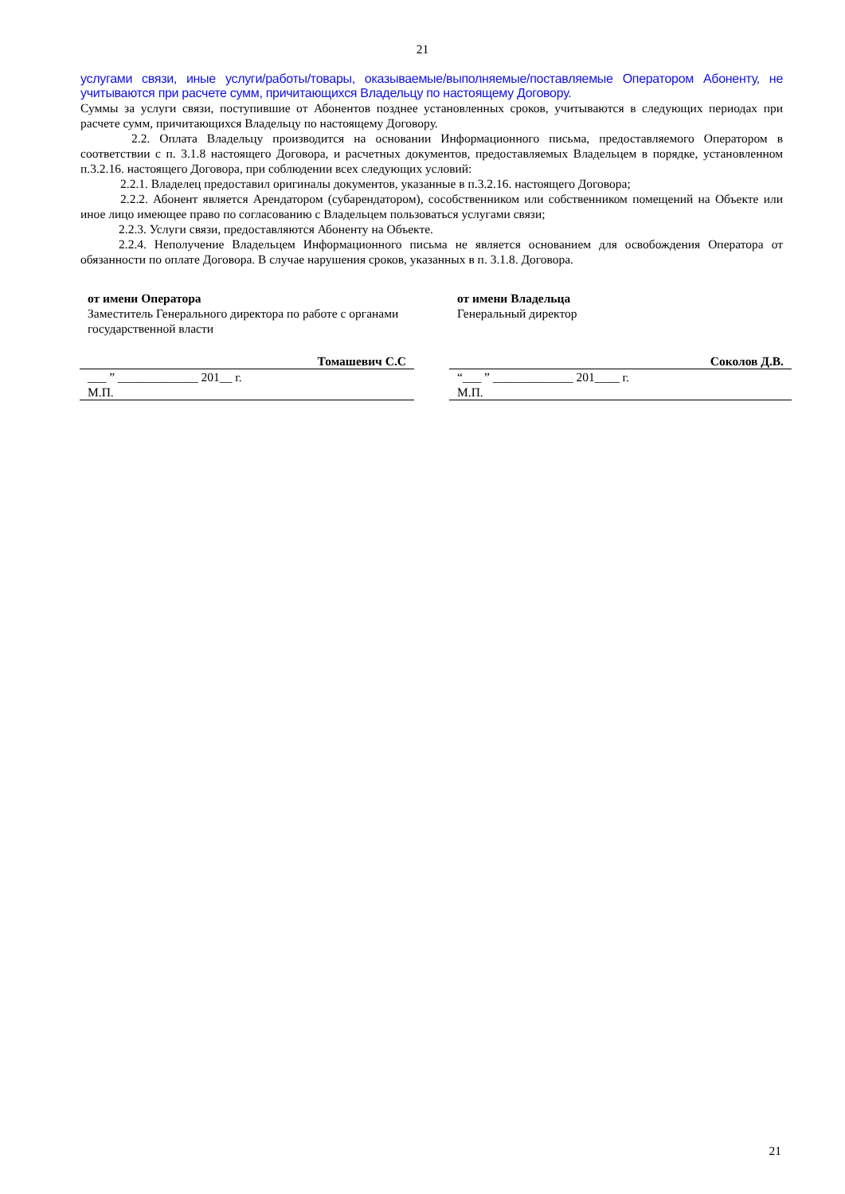21
услугами связи, иные услуги/работы/товары, оказываемые/выполняемые/поставляемые Оператором Абоненту, не учитываются при расчете сумм, причитающихся Владельцу по настоящему Договору.
Суммы за услуги связи, поступившие от Абонентов позднее установленных сроков, учитываются в следующих периодах при расчете сумм, причитающихся Владельцу по настоящему Договору.
2.2. Оплата Владельцу производится на основании Информационного письма, предоставляемого Оператором в соответствии с п. 3.1.8 настоящего Договора, и расчетных документов, предоставляемых Владельцем в порядке, установленном п.3.2.16. настоящего Договора, при соблюдении всех следующих условий:
2.2.1. Владелец предоставил оригиналы документов, указанные в п.3.2.16. настоящего Договора;
2.2.2. Абонент является Арендатором (субарендатором), сособственником или собственником помещений на Объекте или иное лицо имеющее право по согласованию с Владельцем пользоваться услугами связи;
2.2.3. Услуги связи, предоставляются Абоненту на Объекте.
2.2.4. Неполучение Владельцем Информационного письма не является основанием для освобождения Оператора от обязанности по оплате Договора. В случае нарушения сроков, указанных в п. 3.1.8. Договора.
| от имени Оператора Заместитель Генерального директора по работе с органами государственной власти | | от имени Владельца Генеральный директор |
| Томашевич С.С | | Соколов Д.В. |
| ___ ” _____________ 201__ г. М.П. | | “___ ” _____________ 201____ г. М.П. |
21